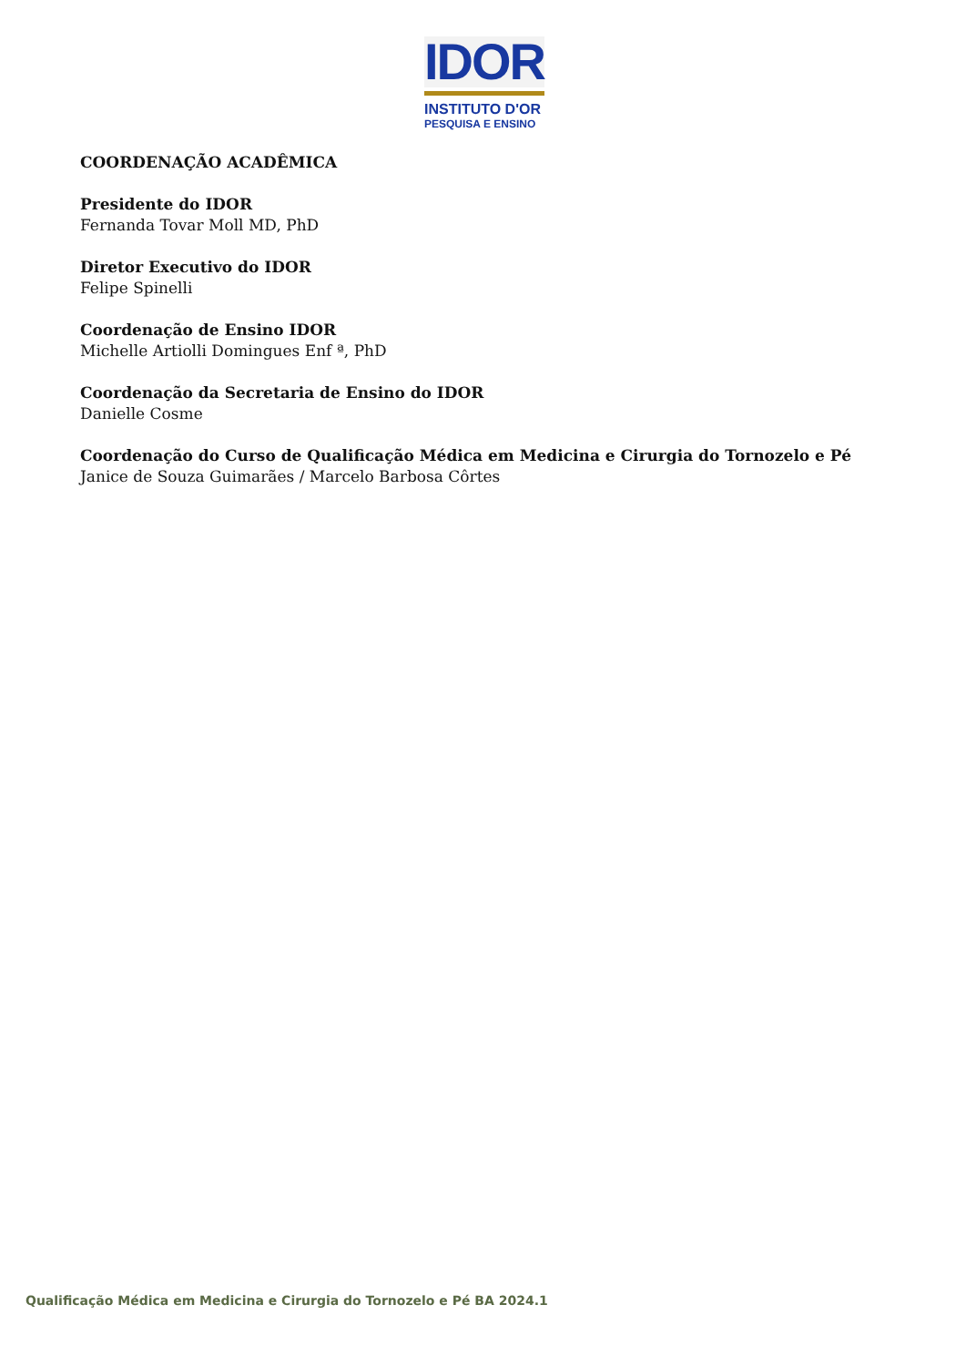IDOR
INSTITUTO D'OR
PESQUISA E ENSINO
COORDENAÇÃO ACADÊMICA
Presidente do IDOR
Fernanda Tovar Moll MD, PhD
Diretor Executivo do IDOR
Felipe Spinelli
Coordenação de Ensino IDOR
Michelle Artiolli Domingues Enf ª, PhD
Coordenação da Secretaria de Ensino do IDOR
Danielle Cosme
Coordenação do Curso de Qualificação Médica em Medicina e Cirurgia do Tornozelo e Pé
Janice de Souza Guimarães / Marcelo Barbosa Côrtes
Qualificação Médica em Medicina e Cirurgia do Tornozelo e Pé BA 2024.1